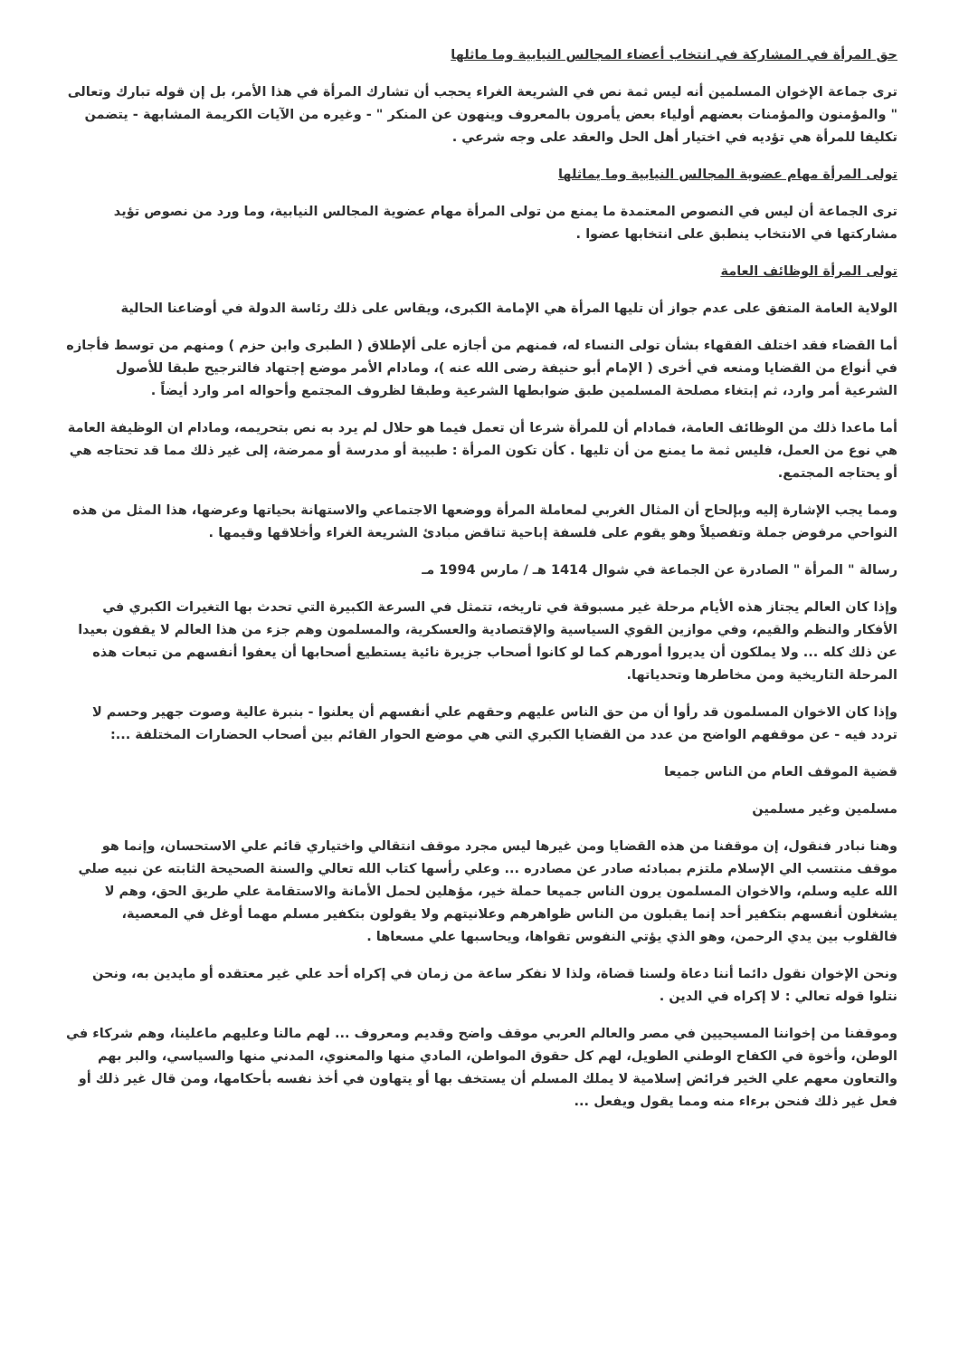حق المرأة في المشاركة في انتخاب أعضاء المجالس النيابية وما ماثلها
ترى جماعة الإخوان المسلمين أنه ليس ثمة نص في الشريعة الغراء يحجب أن تشارك المرأة في هذا الأمر، بل إن قوله تبارك وتعالى " والمؤمنون والمؤمنات بعضهم أولياء بعض يأمرون بالمعروف وينهون عن المنكر " - وغيره من الآيات الكريمة المشابهة - يتضمن تكليفا للمرأة هي تؤديه في اختيار أهل الحل والعقد على وجه شرعي .
تولى المرأة مهام عضوية المجالس النيابية وما يماثلها
ترى الجماعة أن ليس في النصوص المعتمدة ما يمنع من تولى المرأة مهام عضوية المجالس النيابية، وما ورد من نصوص تؤيد مشاركتها في الانتخاب ينطبق على انتخابها عضوا .
تولى المرأة الوظائف العامة
الولاية العامة المتفق على عدم جواز أن تليها المرأة هي الإمامة الكبرى، ويقاس على ذلك رئاسة الدولة في أوضاعنا الحالية
أما القضاء فقد اختلف الفقهاء بشأن تولى النساء له، فمنهم من أجازه على ألإطلاق ( الطبرى وابن حزم ) ومنهم من توسط فأجازه في أنواع من القضايا ومنعه في أخرى ( الإمام أبو حنيفة رضى الله عنه )، ومادام الأمر موضع إجتهاد فالترجيح طبقا للأصول الشرعية أمر وارد، ثم إبتغاء مصلحة المسلمين طبق ضوابطها الشرعية وطبقا لظروف المجتمع وأحواله امر وارد أيضاً .
أما ماعدا ذلك من الوظائف العامة، فمادام أن للمرأة شرعا أن تعمل فيما هو حلال لم يرد به نص بتحريمه، ومادام ان الوظيفة العامة هي نوع من العمل، فليس ثمة ما يمنع من أن تليها . كأن تكون المرأة : طبيبة أو مدرسة أو ممرضة، إلى غير ذلك مما قد تحتاجه هي أو يحتاجه المجتمع.
ومما يجب الإشارة إليه وبإلحاح أن المثال الغربي لمعاملة المرأة ووضعها الاجتماعي والاستهانة بحياتها وعرضها، هذا المثل من هذه النواحي مرفوض جملة وتفصيلاً وهو يقوم على فلسفة إباحية تناقض مبادئ الشريعة الغراء وأخلاقها وقيمها .
رسالة " المرأة " الصادرة عن الجماعة في شوال 1414 هـ / مارس 1994 مـ
وإذا كان العالم يجتاز هذه الأيام مرحلة غير مسبوقة في تاريخه، تتمثل في السرعة الكبيرة التي تحدث بها التغيرات الكبري في الأفكار والنظم والقيم، وفي موازين القوي السياسية والإقتصادية والعسكرية، والمسلمون وهم جزء من هذا العالم لا يقفون بعيدا عن ذلك كله ... ولا يملكون أن يديروا أمورهم كما لو كانوا أصحاب جزيرة نائية يستطيع أصحابها أن يعفوا أنفسهم من تبعات هذه المرحلة التاريخية ومن مخاطرها وتحدياتها.
وإذا كان الاخوان المسلمون قد رأوا أن من حق الناس عليهم وحقهم علي أنفسهم أن يعلنوا - بنبرة عالية وصوت جهير وحسم لا تردد فيه - عن موقفهم الواضح من عدد من القضايا الكبري التي هي موضع الحوار القائم بين أصحاب الحضارات المختلفة ...:
قضية الموقف العام من الناس جميعا
مسلمين وغير مسلمين
وهنا نبادر فنقول، إن موقفنا من هذه القضايا ومن غيرها ليس مجرد موقف انتقالي واختياري قائم علي الاستحسان، وإنما هو موقف منتسب الي الإسلام ملتزم بمبادئه صادر عن مصادره ... وعلي رأسها كتاب الله تعالي والسنة الصحيحة الثابته عن نبيه صلي الله عليه وسلم، والاخوان المسلمون يرون الناس جميعا حملة خير، مؤهلين لحمل الأمانة والاستقامة علي طريق الحق، وهم لا يشغلون أنفسهم بتكفير أحد إنما يقبلون من الناس ظواهرهم وعلانيتهم ولا يقولون بتكفير مسلم مهما أوغل في المعصية، فالقلوب بين يدي الرحمن، وهو الذي يؤتي النفوس تقواها، ويحاسبها علي مسعاها .
ونحن الإخوان نقول دائما أننا دعاة ولسنا قضاة، ولذا لا نفكر ساعة من زمان في إكراه أحد علي غير معتقده أو مايدين به، ونحن نتلوا قوله تعالي : لا إكراه في الدين .
وموقفنا من إخواننا المسيحيين في مصر والعالم العربي موقف واضح وقديم ومعروف ... لهم مالنا وعليهم ماعلينا، وهم شركاء في الوطن، وأخوة في الكفاح الوطني الطويل، لهم كل حقوق المواطن، المادي منها والمعنوي، المدني منها والسياسي، والبر بهم والتعاون معهم علي الخير فرائض إسلامية لا يملك المسلم أن يستخف بها أو يتهاون في أخذ نفسه بأحكامها، ومن قال غير ذلك أو فعل غير ذلك فنحن برءاء منه ومما يقول ويفعل ...